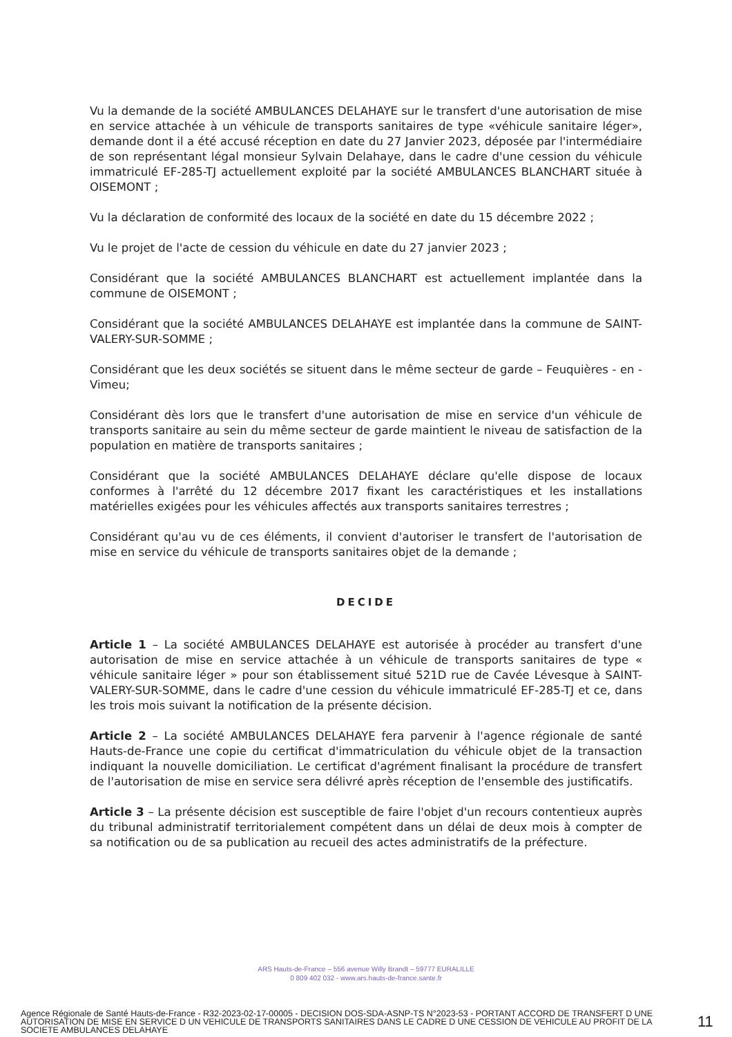Vu la demande de la société AMBULANCES DELAHAYE sur le transfert d'une autorisation de mise en service attachée à un véhicule de transports sanitaires de type «véhicule sanitaire léger», demande dont il a été accusé réception en date du 27 Janvier 2023, déposée par l'intermédiaire de son représentant légal monsieur Sylvain Delahaye, dans le cadre d'une cession du véhicule immatriculé EF-285-TJ actuellement exploité par la société AMBULANCES BLANCHART située à OISEMONT ;
Vu la déclaration de conformité des locaux de la société en date du 15 décembre 2022 ;
Vu le projet de l'acte de cession du véhicule en date du 27 janvier 2023 ;
Considérant que la société AMBULANCES BLANCHART est actuellement implantée dans la commune de OISEMONT ;
Considérant que la société AMBULANCES DELAHAYE est implantée dans la commune de SAINT-VALERY-SUR-SOMME ;
Considérant que les deux sociétés se situent dans le même secteur de garde – Feuquières - en - Vimeu;
Considérant dès lors que le transfert d'une autorisation de mise en service d'un véhicule de transports sanitaire au sein du même secteur de garde maintient le niveau de satisfaction de la population en matière de transports sanitaires ;
Considérant que la société AMBULANCES DELAHAYE déclare qu'elle dispose de locaux conformes à l'arrêté du 12 décembre 2017 fixant les caractéristiques et les installations matérielles exigées pour les véhicules affectés aux transports sanitaires terrestres ;
Considérant qu'au vu de ces éléments, il convient d'autoriser le transfert de l'autorisation de mise en service du véhicule de transports sanitaires objet de la demande ;
DECIDE
Article 1 – La société AMBULANCES DELAHAYE est autorisée à procéder au transfert d'une autorisation de mise en service attachée à un véhicule de transports sanitaires de type « véhicule sanitaire léger » pour son établissement situé 521D rue de Cavée Lévesque à SAINT-VALERY-SUR-SOMME, dans le cadre d'une cession du véhicule immatriculé EF-285-TJ et ce, dans les trois mois suivant la notification de la présente décision.
Article 2 – La société AMBULANCES DELAHAYE fera parvenir à l'agence régionale de santé Hauts-de-France une copie du certificat d'immatriculation du véhicule objet de la transaction indiquant la nouvelle domiciliation. Le certificat d'agrément finalisant la procédure de transfert de l'autorisation de mise en service sera délivré après réception de l'ensemble des justificatifs.
Article 3 – La présente décision est susceptible de faire l'objet d'un recours contentieux auprès du tribunal administratif territorialement compétent dans un délai de deux mois à compter de sa notification ou de sa publication au recueil des actes administratifs de la préfecture.
ARS Hauts-de-France – 556 avenue Willy Brandt – 59777 EURALILLE
0 809 402 032 - www.ars.hauts-de-france.sante.fr
Agence Régionale de Santé Hauts-de-France - R32-2023-02-17-00005 - DECISION DOS-SDA-ASNP-TS N°2023-53 - PORTANT ACCORD DE TRANSFERT D UNE AUTORISATION DE MISE EN SERVICE D UN VEHICULE DE TRANSPORTS SANITAIRES DANS LE CADRE D UNE CESSION DE VEHICULE AU PROFIT DE LA SOCIETE AMBULANCES DELAHAYE
11